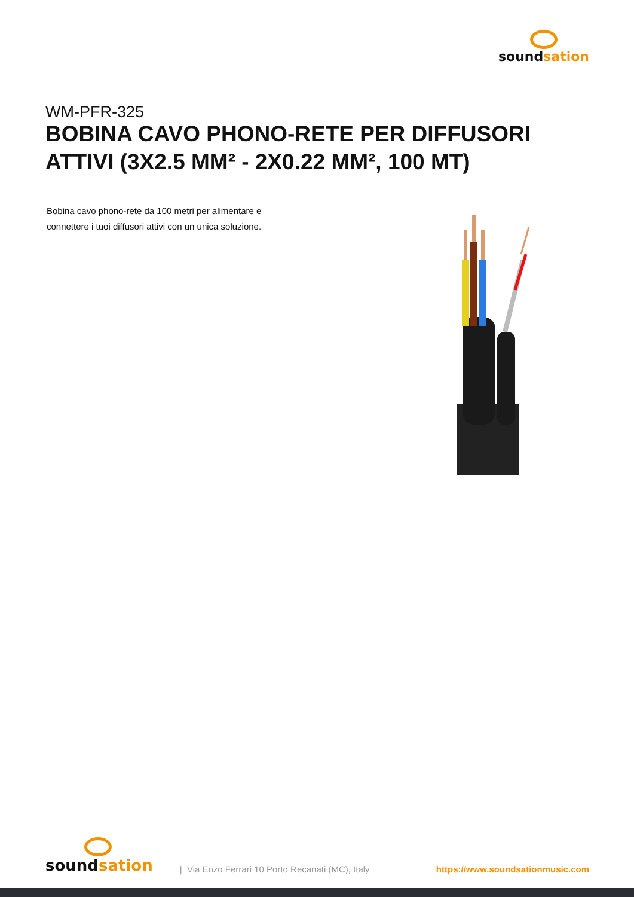soundsation
WM-PFR-325
BOBINA CAVO PHONO-RETE PER DIFFUSORI ATTIVI (3X2.5 MM² - 2X0.22 MM², 100 MT)
Bobina cavo phono-rete da 100 metri per alimentare e connettere i tuoi diffusori attivi con un unica soluzione.
soundsation
| Via Enzo Ferrari 10 Porto Recanati (MC), Italy
https://www.soundsationmusic.com